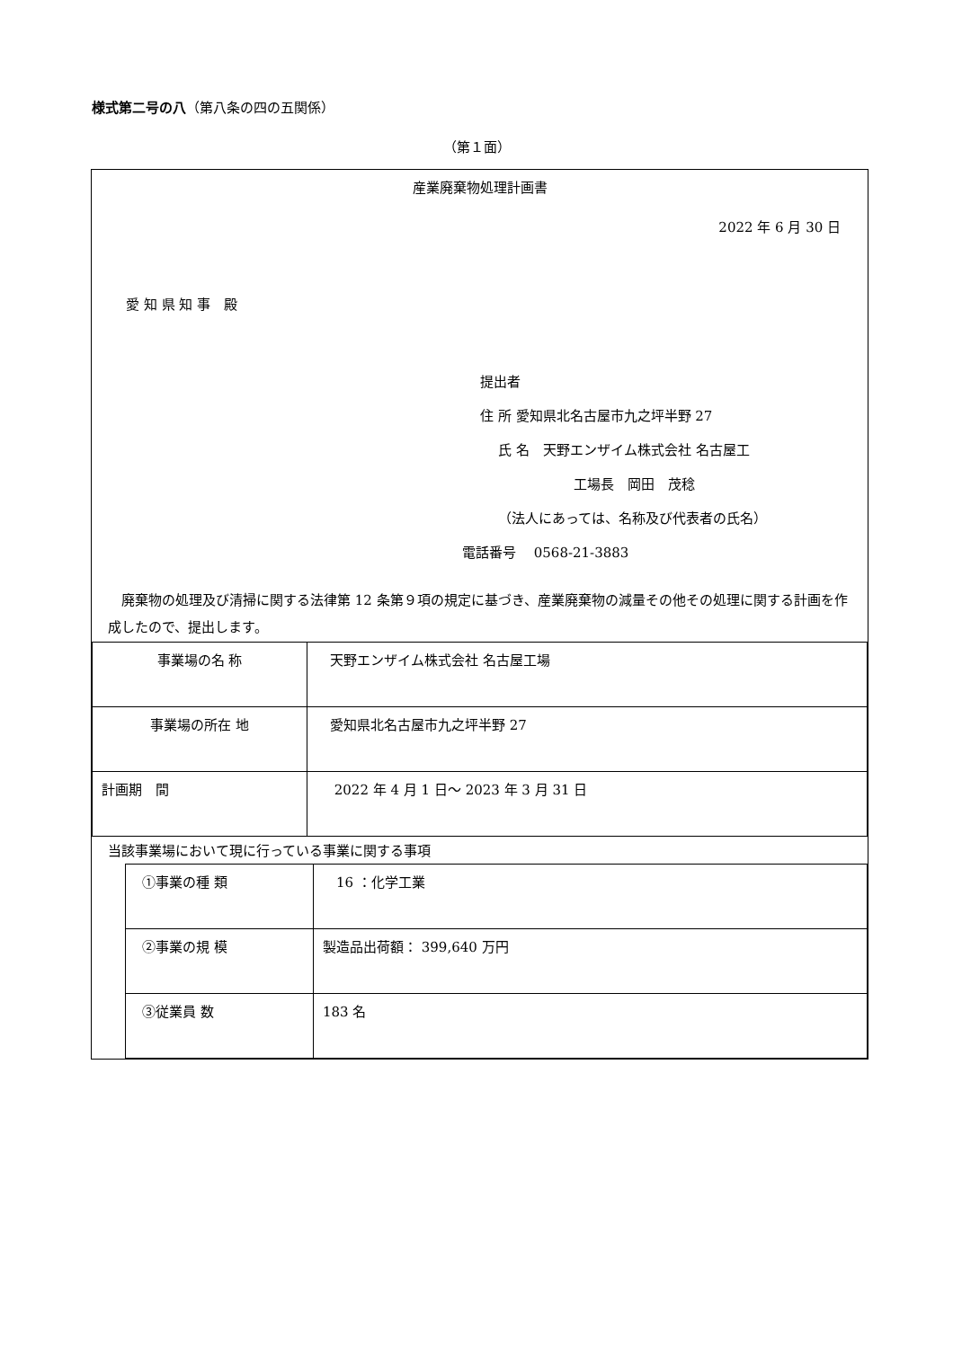様式第二号の八（第八条の四の五関係）
（第１面）
産業廃棄物処理計画書
2022 年 6 月 30 日
愛 知 県 知 事　殿
提出者
住 所 愛知県北名古屋市九之坪半野 27
氏 名　天野エンザイム株式会社 名古屋工
工場長　岡田　茂稔
（法人にあっては、名称及び代表者の氏名）
電話番号　 0568-21-3883
　廃棄物の処理及び清掃に関する法律第 12 条第９項の規定に基づき、産業廃棄物の減量その他その処理に関する計画を作成したので、提出します。
| 事業場の名 称 | 天野エンザイム株式会社 名古屋工場 |
| 事業場の所在 地 | 愛知県北名古屋市九之坪半野 27 |
| 計画期 間 | 2022 年 4 月 1 日～ 2023 年 3 月 31 日 |
当該事業場において現に行っている事業に関する事項
| ①事業の種 類 | 16 ：化学工業 |
| ②事業の規 模 | 製造品出荷額： 399,640 万円 |
| ③従業員 数 | 183 名 |